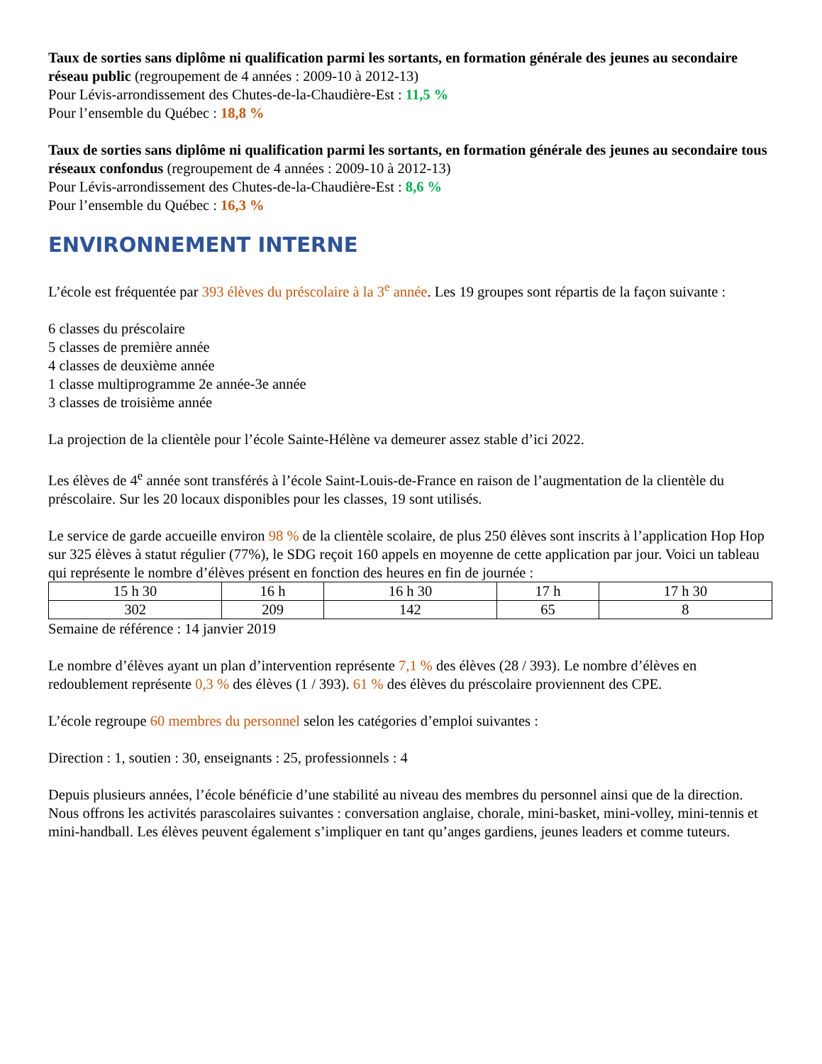Taux de sorties sans diplôme ni qualification parmi les sortants, en formation générale des jeunes au secondaire réseau public (regroupement de 4 années : 2009-10 à 2012-13)
Pour Lévis-arrondissement des Chutes-de-la-Chaudière-Est : 11,5 %
Pour l’ensemble du Québec : 18,8 %
Taux de sorties sans diplôme ni qualification parmi les sortants, en formation générale des jeunes au secondaire tous réseaux confondus (regroupement de 4 années : 2009-10 à 2012-13)
Pour Lévis-arrondissement des Chutes-de-la-Chaudière-Est : 8,6 %
Pour l’ensemble du Québec : 16,3 %
ENVIRONNEMENT INTERNE
L’école est fréquentée par 393 élèves du préscolaire à la 3<sup>e</sup> année. Les 19 groupes sont répartis de la façon suivante :
6 classes du préscolaire
5 classes de première année
4 classes de deuxième année
1 classe multiprogramme 2e année-3e année
3 classes de troisième année
La projection de la clientèle pour l’école Sainte-Hélène va demeurer assez stable d’ici 2022.
Les élèves de 4<sup>e</sup> année sont transférés à l’école Saint-Louis-de-France en raison de l’augmentation de la clientèle du préscolaire. Sur les 20 locaux disponibles pour les classes, 19 sont utilisés.
Le service de garde accueille environ 98 % de la clientèle scolaire, de plus 250 élèves sont inscrits à l’application Hop Hop sur 325 élèves à statut régulier (77%), le SDG reçoit 160 appels en moyenne de cette application par jour. Voici un tableau qui représente le nombre d’élèves présent en fonction des heures en fin de journée :
| 15 h 30 | 16 h | 16 h 30 | 17 h | 17 h 30 |
| 302 | 209 | 142 | 65 | 8 |
Semaine de référence : 14 janvier 2019
Le nombre d’élèves ayant un plan d’intervention représente 7,1 % des élèves (28 / 393). Le nombre d’élèves en redoublement représente 0,3 % des élèves (1 / 393). 61 % des élèves du préscolaire proviennent des CPE.
L’école regroupe 60 membres du personnel selon les catégories d’emploi suivantes :
Direction : 1, soutien : 30, enseignants : 25, professionnels : 4
Depuis plusieurs années, l’école bénéficie d’une stabilité au niveau des membres du personnel ainsi que de la direction. Nous offrons les activités parascolaires suivantes : conversation anglaise, chorale, mini-basket, mini-volley, mini-tennis et mini-handball. Les élèves peuvent également s’impliquer en tant qu’anges gardiens, jeunes leaders et comme tuteurs.